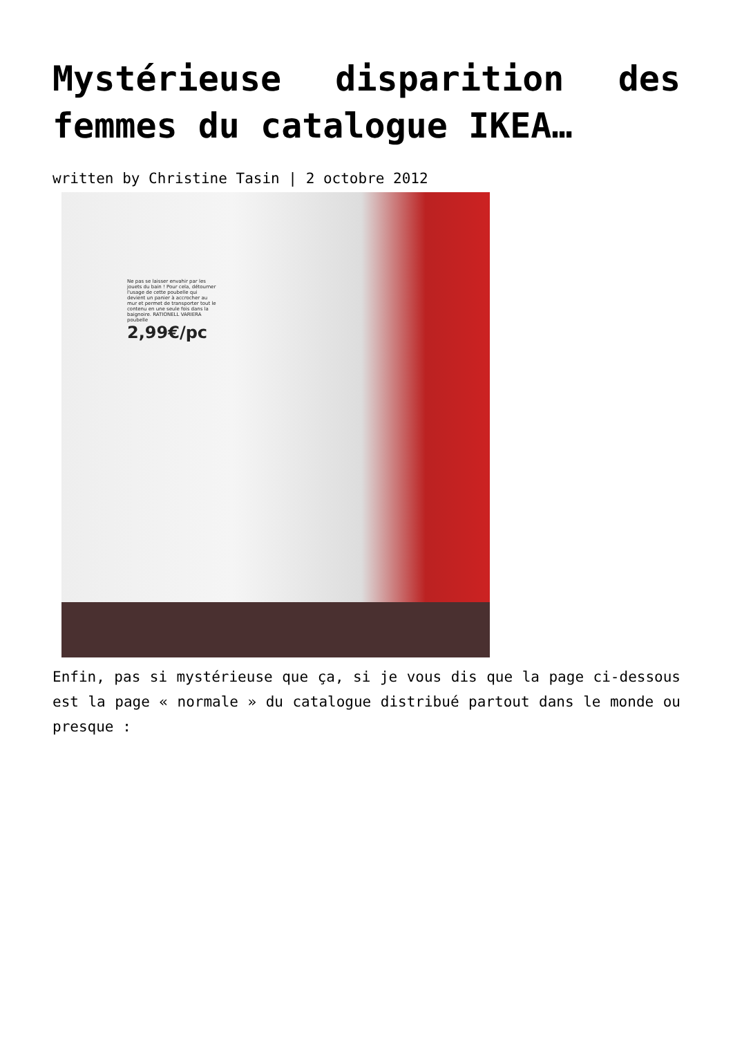Mystérieuse disparition des femmes du catalogue IKEA…
written by Christine Tasin | 2 octobre 2012
Ne pas se laisser envahir par les jouets du bain ! Pour cela, détourner l'usage de cette poubelle qui devient un panier à accrocher au mur et permet de transporter tout le contenu en une seule fois dans la baignoire. RATIONELL VARIERA poubelle
2,99€/pc
Enfin, pas si mystérieuse que ça, si je vous dis que la page ci-dessous est la page « normale » du catalogue distribué partout dans le monde ou presque :